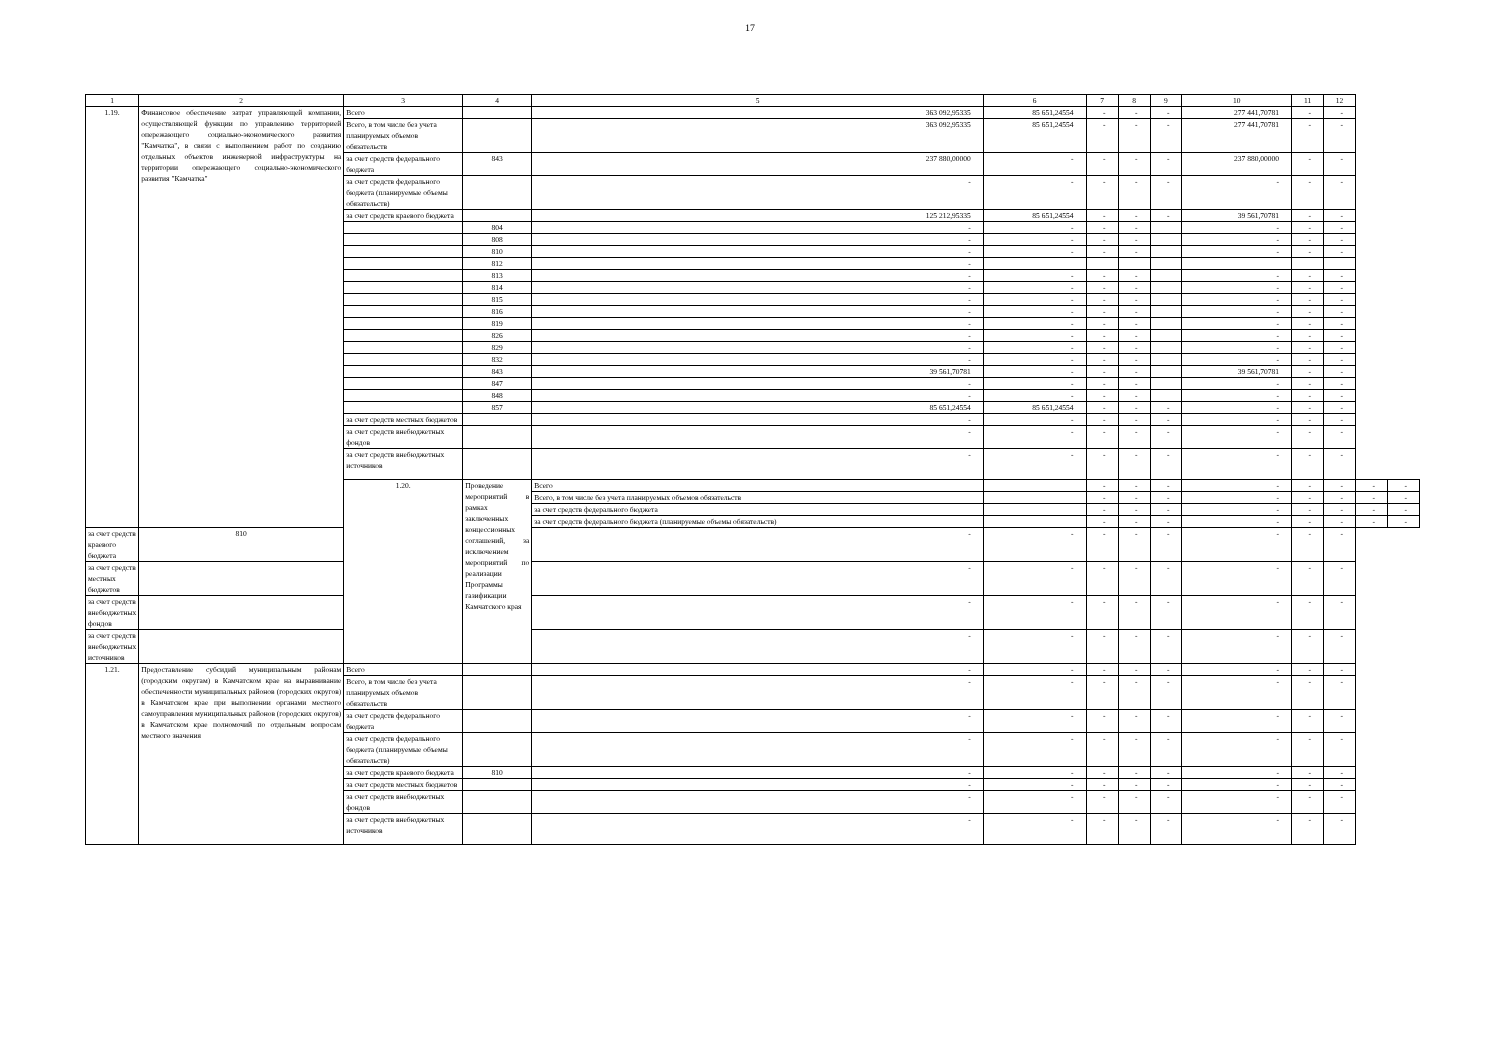17
| 1 | 2 | 3 | 4 | 5 | 6 | 7 | 8 | 9 | 10 | 11 | 12 | | |
| --- | --- | --- | --- | --- | --- | --- | --- | --- | --- | --- | --- | --- | --- |
| 1.19. | Финансовое обеспечение затрат управляющей компании, осуществляющей функции по управлению территорией опережающего социально-экономического развития "Камчатка", в связи с выполнением работ по созданию отдельных объектов инженерной инфраструктуры на территории опережающего социально-экономического развития "Камчатка" | Всего | | 363 092,95335 | 85 651,24554 | - | - | - | 277 441,70781 | - | - | | |
| | | Всего, в том числе без учета планируемых объемов обязательств | | 363 092,95335 | 85 651,24554 | - | - | - | 277 441,70781 | - | - | | |
| | | за счет средств федерального бюджета | 843 | 237 880,00000 | - | - | - | - | 237 880,00000 | - | - | | |
| | | за счет средств федерального бюджета (планируемые объемы обязательств) | | - | - | - | - | - | - | - | - | | |
| | | за счет средств краевого бюджета | | 125 212,95335 | 85 651,24554 | - | - | - | 39 561,70781 | - | - | | |
| | | | 804 | - | - | - | - | | - | - | - | | |
| | | | 808 | - | - | - | - | | - | - | - | | |
| | | | 810 | - | - | - | - | | - | - | - | | |
| | | | 812 | - | | | | | | | | | |
| | | | 813 | - | - | - | - | | - | - | - | | |
| | | | 814 | - | - | - | - | | - | - | - | | |
| | | | 815 | - | - | - | - | | - | - | - | | |
| | | | 816 | - | - | - | - | | - | - | - | | |
| | | | 819 | - | - | - | - | | - | - | - | | |
| | | | 826 | - | - | - | - | | - | - | - | | |
| | | | 829 | - | - | - | - | | - | - | - | | |
| | | | 832 | - | - | - | - | | - | - | - | | |
| | | | 843 | 39 561,70781 | - | - | - | | 39 561,70781 | - | - | | |
| | | | 847 | - | - | - | - | | - | - | - | | |
| | | | 848 | - | - | - | - | | - | - | - | | |
| | | | 857 | 85 651,24554 | 85 651,24554 | - | - | - | - | - | - | | |
| | | за счет средств местных бюджетов | | - | - | - | - | - | - | - | - | | |
| | | за счет средств внебюджетных фондов | | - | - | - | - | - | - | - | - | | |
| | | за счет средств внебюджетных источников | | - | - | - | - | - | - | - | - | | |
| | | 1.20. | Проведение мероприятий в рамках заключенных концессионных соглашений, за исключением мероприятий по реализации Программы газификации Камчатского края | Всего | | - | - | - | - | - | - | - | - |
| | | | | Всего, в том числе без учета планируемых объемов обязательств | | - | - | - | - | - | - | - | - |
| | | | | за счет средств федерального бюджета | | - | - | - | - | - | - | - | - |
| | | | | за счет средств федерального бюджета (планируемые объемы обязательств) | | - | - | - | - | - | - | - | - |
| за счет средств краевого бюджета | 810 | | | - | - | - | - | - | - | - | - | | |
| за счет средств местных бюджетов | | | | - | - | - | - | - | - | - | - | | |
| за счет средств внебюджетных фондов | | | | - | - | - | - | - | - | - | - | | |
| за счет средств внебюджетных источников | | | | - | - | - | - | - | - | - | - | | |
| 1.21. | Предоставление субсидий муниципальным районам (городским округам) в Камчатском крае на выравнивание обеспеченности муниципальных районов (городских округов) в Камчатском крае при выполнении органами местного самоуправления муниципальных районов (городских округов) в Камчатском крае полномочий по отдельным вопросам местного значения | Всего | | - | - | - | - | - | - | - | - | | |
| | | Всего, в том числе без учета планируемых объемов обязательств | | - | - | - | - | - | - | - | - | | |
| | | за счет средств федерального бюджета | | - | - | - | - | - | - | - | - | | |
| | | за счет средств федерального бюджета (планируемые объемы обязательств) | | - | - | - | - | - | - | - | - | | |
| | | за счет средств краевого бюджета | 810 | - | - | - | - | - | - | - | - | | |
| | | за счет средств местных бюджетов | | - | - | - | - | - | - | - | - | | |
| | | за счет средств внебюджетных фондов | | - | - | - | - | - | - | - | - | | |
| | | за счет средств внебюджетных источников | | - | - | - | - | - | - | - | - | | |